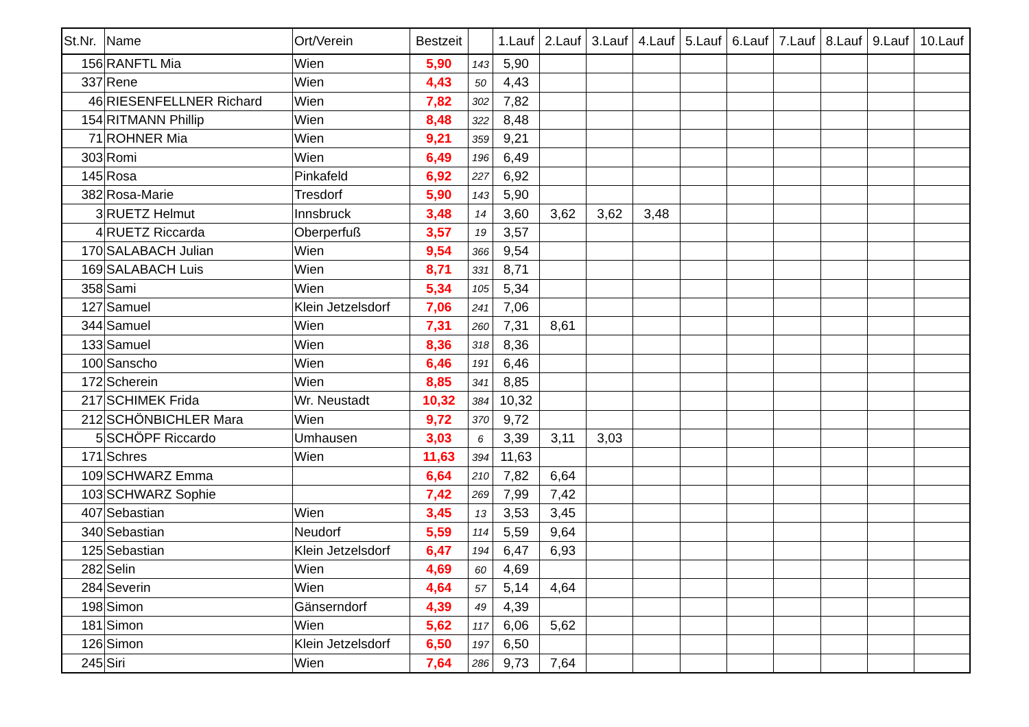| St.Nr. | Name | Ort/Verein | Bestzeit | | 1.Lauf | 2.Lauf | 3.Lauf | 4.Lauf | 5.Lauf | 6.Lauf | 7.Lauf | 8.Lauf | 9.Lauf | 10.Lauf |
| --- | --- | --- | --- | --- | --- | --- | --- | --- | --- | --- | --- | --- | --- | --- |
| 156 | RANFTL Mia | Wien | 5,90 | 143 | 5,90 | | | | | | | | | |
| 337 | Rene | Wien | 4,43 | 50 | 4,43 | | | | | | | | | |
| 46 | RIESENFELLNER Richard | Wien | 7,82 | 302 | 7,82 | | | | | | | | | |
| 154 | RITMANN Phillip | Wien | 8,48 | 322 | 8,48 | | | | | | | | | |
| 71 | ROHNER Mia | Wien | 9,21 | 359 | 9,21 | | | | | | | | | |
| 303 | Romi | Wien | 6,49 | 196 | 6,49 | | | | | | | | | |
| 145 | Rosa | Pinkafeld | 6,92 | 227 | 6,92 | | | | | | | | | |
| 382 | Rosa-Marie | Tresdorf | 5,90 | 143 | 5,90 | | | | | | | | | |
| 3 | RUETZ Helmut | Innsbruck | 3,48 | 14 | 3,60 | 3,62 | 3,62 | 3,48 | | | | | | |
| 4 | RUETZ Riccarda | Oberperfuß | 3,57 | 19 | 3,57 | | | | | | | | | |
| 170 | SALABACH Julian | Wien | 9,54 | 366 | 9,54 | | | | | | | | | |
| 169 | SALABACH Luis | Wien | 8,71 | 331 | 8,71 | | | | | | | | | |
| 358 | Sami | Wien | 5,34 | 105 | 5,34 | | | | | | | | | |
| 127 | Samuel | Klein Jetzelsdorf | 7,06 | 241 | 7,06 | | | | | | | | | |
| 344 | Samuel | Wien | 7,31 | 260 | 7,31 | 8,61 | | | | | | | | |
| 133 | Samuel | Wien | 8,36 | 318 | 8,36 | | | | | | | | | |
| 100 | Sanscho | Wien | 6,46 | 191 | 6,46 | | | | | | | | | |
| 172 | Scherein | Wien | 8,85 | 341 | 8,85 | | | | | | | | | |
| 217 | SCHIMEK Frida | Wr. Neustadt | 10,32 | 384 | 10,32 | | | | | | | | | |
| 212 | SCHÖNBICHLER Mara | Wien | 9,72 | 370 | 9,72 | | | | | | | | | |
| 5 | SCHÖPF Riccardo | Umhausen | 3,03 | 6 | 3,39 | 3,11 | 3,03 | | | | | | | |
| 171 | Schres | Wien | 11,63 | 394 | 11,63 | | | | | | | | | |
| 109 | SCHWARZ Emma | | 6,64 | 210 | 7,82 | 6,64 | | | | | | | | |
| 103 | SCHWARZ Sophie | | 7,42 | 269 | 7,99 | 7,42 | | | | | | | | |
| 407 | Sebastian | Wien | 3,45 | 13 | 3,53 | 3,45 | | | | | | | | |
| 340 | Sebastian | Neudorf | 5,59 | 114 | 5,59 | 9,64 | | | | | | | | |
| 125 | Sebastian | Klein Jetzelsdorf | 6,47 | 194 | 6,47 | 6,93 | | | | | | | | |
| 282 | Selin | Wien | 4,69 | 60 | 4,69 | | | | | | | | | |
| 284 | Severin | Wien | 4,64 | 57 | 5,14 | 4,64 | | | | | | | | |
| 198 | Simon | Gänserndorf | 4,39 | 49 | 4,39 | | | | | | | | | |
| 181 | Simon | Wien | 5,62 | 117 | 6,06 | 5,62 | | | | | | | | |
| 126 | Simon | Klein Jetzelsdorf | 6,50 | 197 | 6,50 | | | | | | | | | |
| 245 | Siri | Wien | 7,64 | 286 | 9,73 | 7,64 | | | | | | | | |